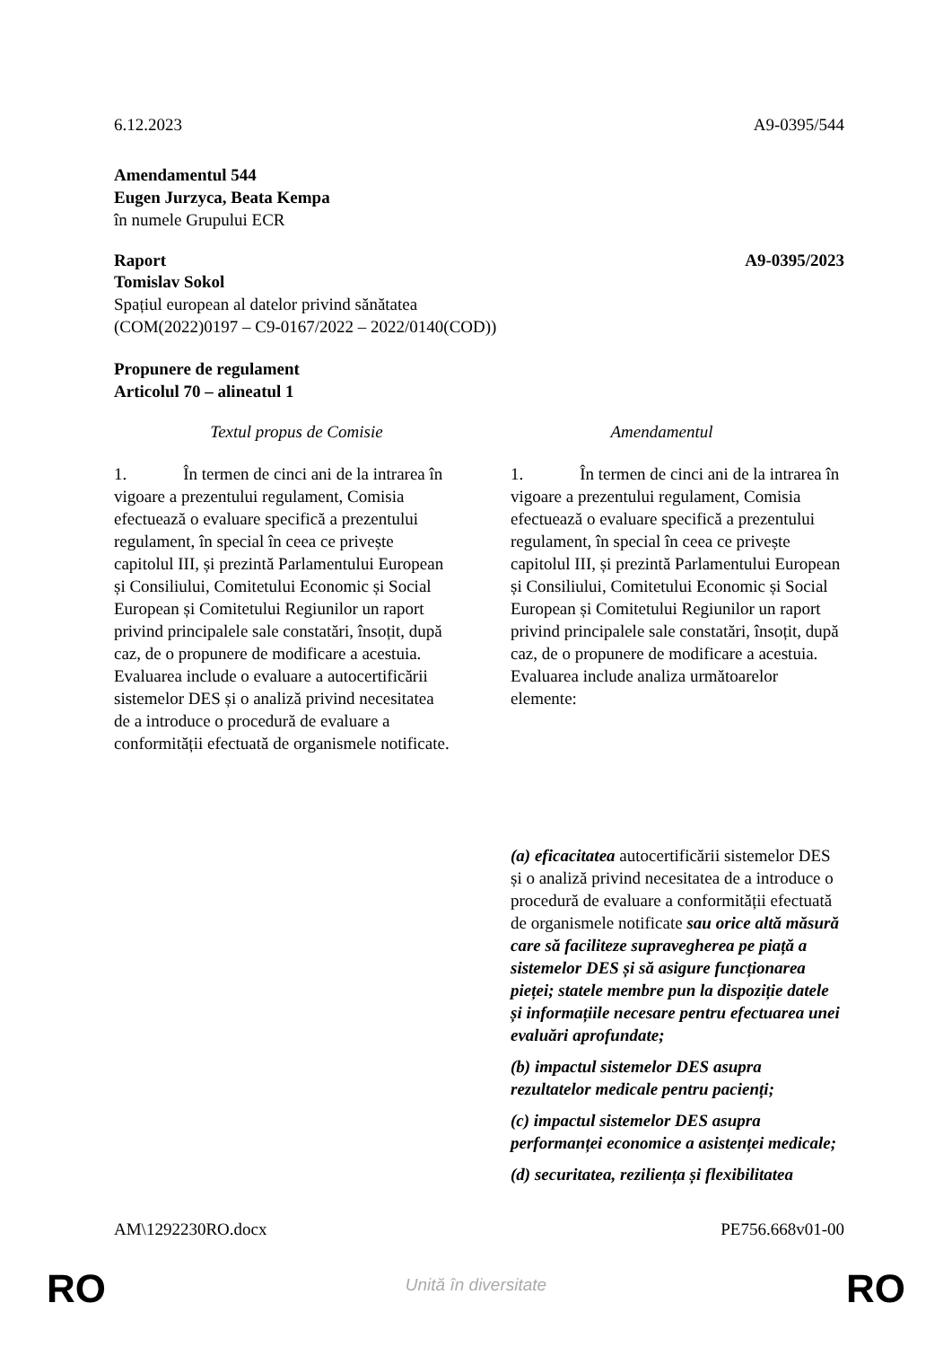6.12.2023 A9-0395/544
Amendamentul 544
Eugen Jurzyca, Beata Kempa
în numele Grupului ECR
Raport A9-0395/2023
Tomislav Sokol
Spațiul european al datelor privind sănătatea
(COM(2022)0197 – C9-0167/2022 – 2022/0140(COD))
Propunere de regulament
Articolul 70 – alineatul 1
| Textul propus de Comisie | Amendamentul |
| --- | --- |
| 1. În termen de cinci ani de la intrarea în vigoare a prezentului regulament, Comisia efectuează o evaluare specifică a prezentului regulament, în special în ceea ce privește capitolul III, și prezintă Parlamentului European și Consiliului, Comitetului Economic și Social European și Comitetului Regiunilor un raport privind principalele sale constatări, însoțit, după caz, de o propunere de modificare a acestuia. Evaluarea include o evaluare a autocertificării sistemelor DES și o analiză privind necesitatea de a introduce o procedură de evaluare a conformității efectuată de organismele notificate. | 1. În termen de cinci ani de la intrarea în vigoare a prezentului regulament, Comisia efectuează o evaluare specifică a prezentului regulament, în special în ceea ce privește capitolul III, și prezintă Parlamentului European și Consiliului, Comitetului Economic și Social European și Comitetului Regiunilor un raport privind principalele sale constatări, însoțit, după caz, de o propunere de modificare a acestuia. Evaluarea include analiza următoarelor elemente: |
| | (a) eficacitatea autocertificării sistemelor DES și o analiză privind necesitatea de a introduce o procedură de evaluare a conformității efectuată de organismele notificate sau orice altă măsură care să faciliteze supravegherea pe piață a sistemelor DES și să asigure funcționarea pieței; statele membre pun la dispoziție datele și informațiile necesare pentru efectuarea unei evaluări aprofundate; (b) impactul sistemelor DES asupra rezultatelor medicale pentru pacienți; (c) impactul sistemelor DES asupra performanței economice a asistenței medicale; (d) securitatea, reziliența și flexibilitatea |
AM\1292230RO.docx PE756.668v01-00
RO
Unită în diversitate RO